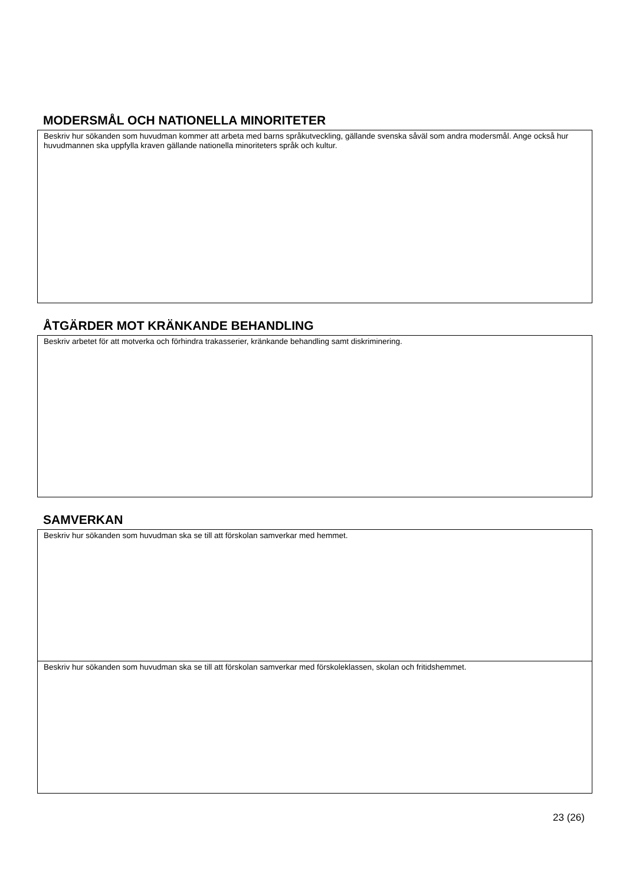MODERSMÅL OCH NATIONELLA MINORITETER
Beskriv hur sökanden som huvudman kommer att arbeta med barns språkutveckling, gällande svenska såväl som andra modersmål. Ange också hur huvudmannen ska uppfylla kraven gällande nationella minoriteters språk och kultur.
ÅTGÄRDER MOT KRÄNKANDE BEHANDLING
Beskriv arbetet för att motverka och förhindra trakasserier, kränkande behandling samt diskriminering.
SAMVERKAN
Beskriv hur sökanden som huvudman ska se till att förskolan samverkar med hemmet.
Beskriv hur sökanden som huvudman ska se till att förskolan samverkar med förskoleklassen, skolan och fritidshemmet.
23 (26)